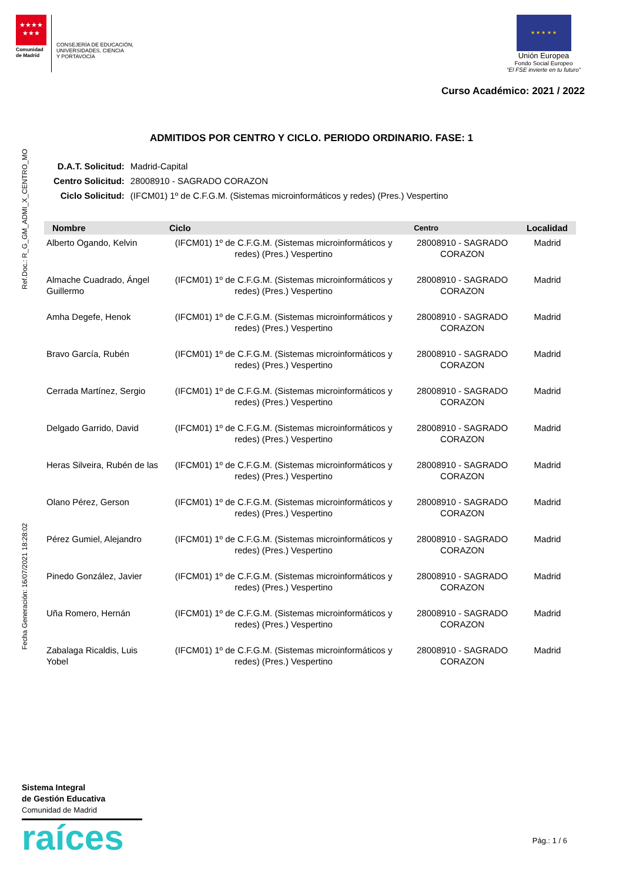★★★★
★★★
Comunidad
de Madrid
CONSEJERÍA DE EDUCACIÓN,
UNIVERSIDADES, CIENCIA
Y PORTAVOCÍA
★ ★ ★ ★ ★
Unión Europea
Fondo Social Europeo
“El FSE invierte en tu futuro”
Curso Académico: 2021 / 2022
Ref.Doc.: R_G_GM_ADMI_X_CENTRO_MO
Fecha Generación: 16/07/2021 18:28:02
ADMITIDOS POR CENTRO Y CICLO. PERIODO ORDINARIO. FASE: 1
| D.A.T. Solicitud: | Madrid-Capital |
| Centro Solicitud: | 28008910 - SAGRADO CORAZON |
| Ciclo Solicitud: | (IFCM01) 1º de C.F.G.M. (Sistemas microinformáticos y redes) (Pres.) Vespertino |
| Nombre | Ciclo | Centro | Localidad |
| --- | --- | --- | --- |
| Alberto Ogando, Kelvin | (IFCM01) 1º de C.F.G.M. (Sistemas microinformáticos y redes) (Pres.) Vespertino | 28008910 - SAGRADO CORAZON | Madrid |
| Almache Cuadrado, Ángel Guillermo | (IFCM01) 1º de C.F.G.M. (Sistemas microinformáticos y redes) (Pres.) Vespertino | 28008910 - SAGRADO CORAZON | Madrid |
| Amha Degefe, Henok | (IFCM01) 1º de C.F.G.M. (Sistemas microinformáticos y redes) (Pres.) Vespertino | 28008910 - SAGRADO CORAZON | Madrid |
| Bravo García, Rubén | (IFCM01) 1º de C.F.G.M. (Sistemas microinformáticos y redes) (Pres.) Vespertino | 28008910 - SAGRADO CORAZON | Madrid |
| Cerrada Martínez, Sergio | (IFCM01) 1º de C.F.G.M. (Sistemas microinformáticos y redes) (Pres.) Vespertino | 28008910 - SAGRADO CORAZON | Madrid |
| Delgado Garrido, David | (IFCM01) 1º de C.F.G.M. (Sistemas microinformáticos y redes) (Pres.) Vespertino | 28008910 - SAGRADO CORAZON | Madrid |
| Heras Silveira, Rubén de las | (IFCM01) 1º de C.F.G.M. (Sistemas microinformáticos y redes) (Pres.) Vespertino | 28008910 - SAGRADO CORAZON | Madrid |
| Olano Pérez, Gerson | (IFCM01) 1º de C.F.G.M. (Sistemas microinformáticos y redes) (Pres.) Vespertino | 28008910 - SAGRADO CORAZON | Madrid |
| Pérez Gumiel, Alejandro | (IFCM01) 1º de C.F.G.M. (Sistemas microinformáticos y redes) (Pres.) Vespertino | 28008910 - SAGRADO CORAZON | Madrid |
| Pinedo González, Javier | (IFCM01) 1º de C.F.G.M. (Sistemas microinformáticos y redes) (Pres.) Vespertino | 28008910 - SAGRADO CORAZON | Madrid |
| Uña Romero, Hernán | (IFCM01) 1º de C.F.G.M. (Sistemas microinformáticos y redes) (Pres.) Vespertino | 28008910 - SAGRADO CORAZON | Madrid |
| Zabalaga Ricaldis, Luis Yobel | (IFCM01) 1º de C.F.G.M. (Sistemas microinformáticos y redes) (Pres.) Vespertino | 28008910 - SAGRADO CORAZON | Madrid |
Sistema Integral
de Gestión Educativa
Comunidad de Madrid
raíces
Pág.: 1 / 6